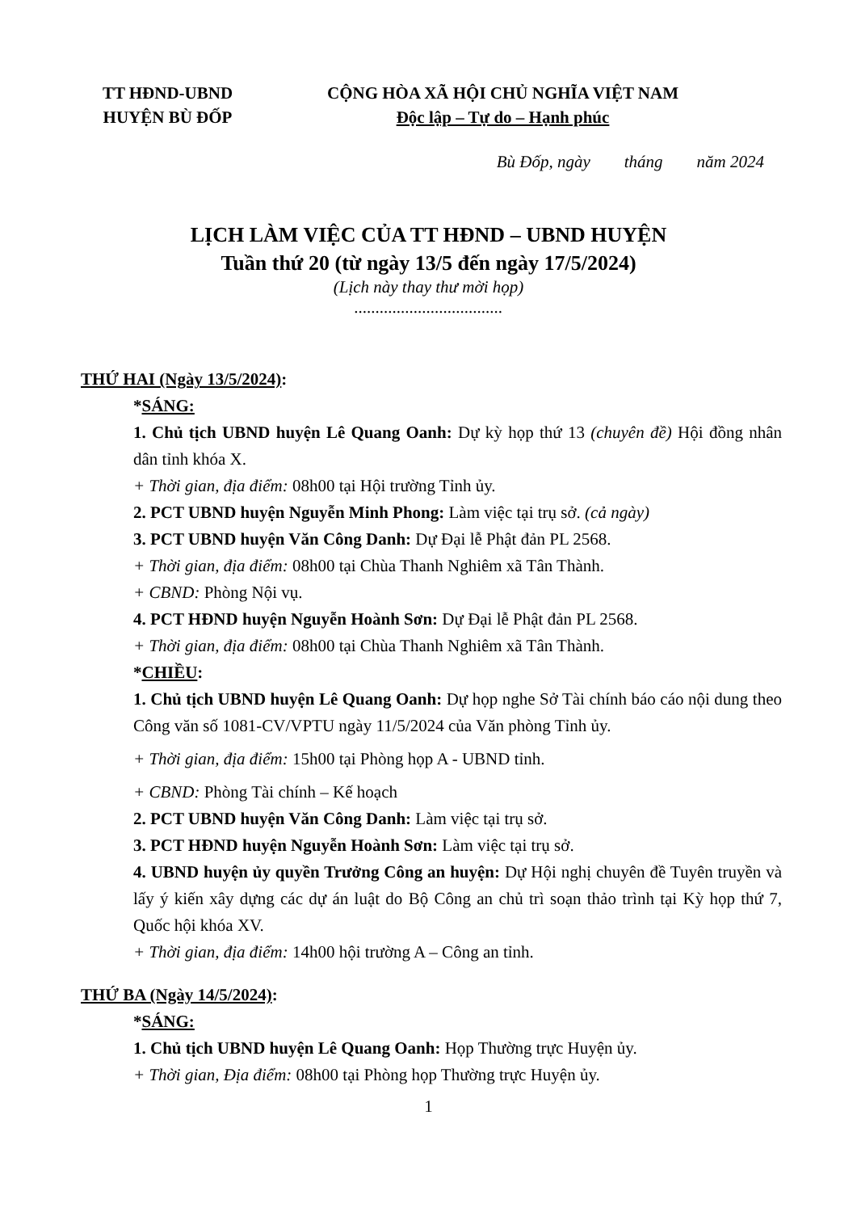TT HĐND-UBND
HUYỆN BÙ ĐỐP
CỘNG HÒA XÃ HỘI CHỦ NGHĨA VIỆT NAM
Độc lập – Tự do – Hạnh phúc
Bù Đốp, ngày tháng năm 2024
LỊCH LÀM VIỆC CỦA TT HĐND – UBND HUYỆN
Tuần thứ 20 (từ ngày 13/5 đến ngày 17/5/2024)
(Lịch này thay thư mời họp)
...................................
THỨ HAI (Ngày 13/5/2024):
*SÁNG:
1. Chủ tịch UBND huyện Lê Quang Oanh: Dự kỳ họp thứ 13 (chuyên đề) Hội đồng nhân dân tỉnh khóa X.
+ Thời gian, địa điểm: 08h00 tại Hội trường Tỉnh ủy.
2. PCT UBND huyện Nguyễn Minh Phong: Làm việc tại trụ sở. (cả ngày)
3. PCT UBND huyện Văn Công Danh: Dự Đại lễ Phật đản PL 2568.
+ Thời gian, địa điểm: 08h00 tại Chùa Thanh Nghiêm xã Tân Thành.
+ CBND: Phòng Nội vụ.
4. PCT HĐND huyện Nguyễn Hoành Sơn: Dự Đại lễ Phật đản PL 2568.
+ Thời gian, địa điểm: 08h00 tại Chùa Thanh Nghiêm xã Tân Thành.
*CHIỀU:
1. Chủ tịch UBND huyện Lê Quang Oanh: Dự họp nghe Sở Tài chính báo cáo nội dung theo Công văn số 1081-CV/VPTU ngày 11/5/2024 của Văn phòng Tỉnh ủy.
+ Thời gian, địa điểm: 15h00 tại Phòng họp A - UBND tỉnh.
+ CBND: Phòng Tài chính – Kế hoạch
2. PCT UBND huyện Văn Công Danh: Làm việc tại trụ sở.
3. PCT HĐND huyện Nguyễn Hoành Sơn: Làm việc tại trụ sở.
4. UBND huyện ủy quyền Trưởng Công an huyện: Dự Hội nghị chuyên đề Tuyên truyền và lấy ý kiến xây dựng các dự án luật do Bộ Công an chủ trì soạn thảo trình tại Kỳ họp thứ 7, Quốc hội khóa XV.
+ Thời gian, địa điểm: 14h00 hội trường A – Công an tỉnh.
THỨ BA (Ngày 14/5/2024):
*SÁNG:
1. Chủ tịch UBND huyện Lê Quang Oanh: Họp Thường trực Huyện ủy.
+ Thời gian, Địa điểm: 08h00 tại Phòng họp Thường trực Huyện ủy.
1